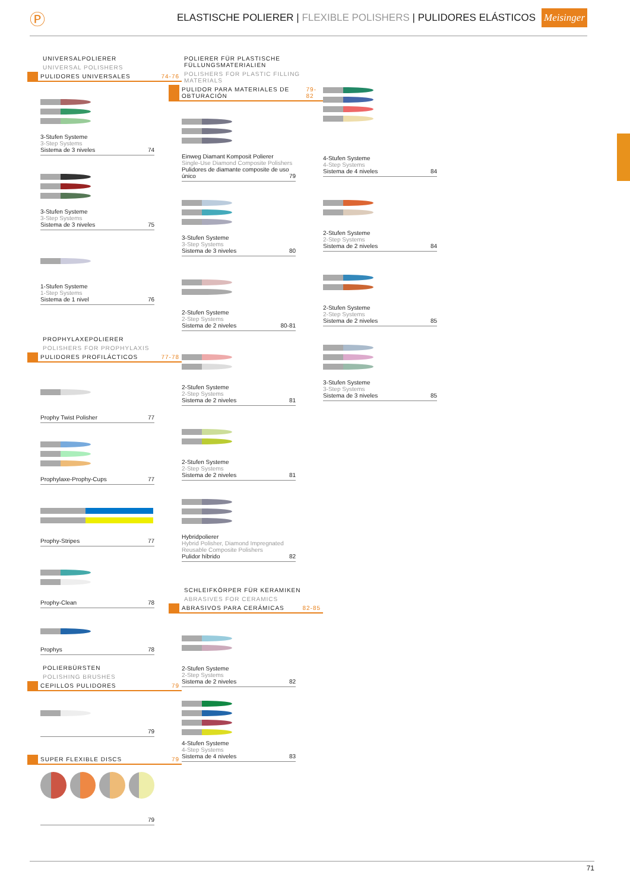Ⓟ ELASTISCHE POLIERER | FLEXIBLE POLISHERS | PULIDORES ELÁSTICOS Meisinger
UNIVERSALPOLIERER
UNIVERSAL POLISHERS
PULIDORES UNIVERSALES 74-76
3-Stufen Systeme
3-Step Systems
Sistema de 3 niveles 74
3-Stufen Systeme
3-Step Systems
Sistema de 3 niveles 75
1-Stufen Systeme
1-Step Systems
Sistema de 1 nivel 76
PROPHYLAXEPOLIERER
POLISHERS FOR PROPHYLAXIS
PULIDORES PROFILÁCTICOS 77-78
Prophy Twist Polisher 77
Prophylaxe-Prophy-Cups 77
Prophy-Stripes 77
Prophy-Clean 78
Prophys 78
POLIERBÜRSTEN
POLISHING BRUSHES
CEPILLOS PULIDORES 79
79
SUPER FLEXIBLE DISCS 79
79
POLIERER FÜR PLASTISCHE FÜLLUNGSMATERIALIEN
POLISHERS FOR PLASTIC FILLING MATERIALS
PULIDOR PARA MATERIALES DE OBTURACIÓN 79-82
Einweg Diamant Komposit Polierer
Single-Use Diamond Composite Polishers
Pulidores de diamante composite de uso único 79
3-Stufen Systeme
3-Step Systems
Sistema de 3 niveles 80
2-Stufen Systeme
2-Step Systems
Sistema de 2 niveles 80-81
2-Stufen Systeme
2-Step Systems
Sistema de 2 niveles 81
2-Stufen Systeme
2-Step Systems
Sistema de 2 niveles 81
Hybridpolierer
Hybrid Polisher, Diamond Impregnated
Reusable Composite Polishers
Pulidor híbrido 82
SCHLEIFKÖRPER FÜR KERAMIKEN
ABRASIVES FOR CERAMICS
ABRASIVOS PARA CERÁMICAS 82-85
2-Stufen Systeme
2-Step Systems
Sistema de 2 niveles 82
4-Stufen Systeme
4-Step Systems
Sistema de 4 niveles 83
4-Stufen Systeme
4-Step Systems
Sistema de 4 niveles 84
2-Stufen Systeme
2-Step Systems
Sistema de 2 niveles 84
2-Stufen Systeme
2-Step Systems
Sistema de 2 niveles 85
3-Stufen Systeme
3-Step Systems
Sistema de 3 niveles 85
71